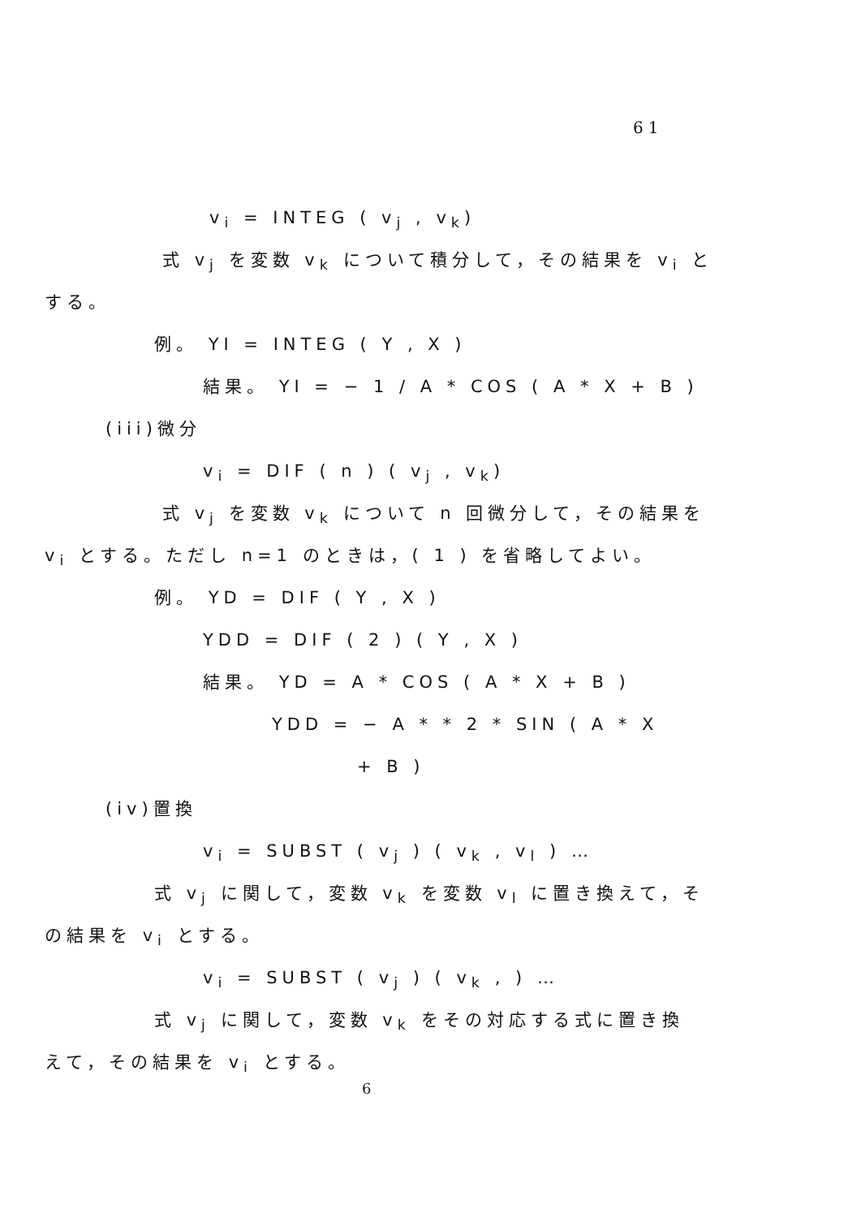61
v<sub>i</sub> = INTEG ( v<sub>j</sub> , v<sub>k</sub>)
式 v<sub>j</sub> を変数 v<sub>k</sub> について積分して，その結果を v<sub>i</sub> と
する。
例。 YI = INTEG ( Y , X )
結果。 YI = − 1 / A * COS ( A * X + B )
(iii)微分
v<sub>i</sub> = DIF ( n ) ( v<sub>j</sub> , v<sub>k</sub>)
式 v<sub>j</sub> を変数 v<sub>k</sub> について n 回微分して，その結果を
v<sub>i</sub> とする。ただし n=1 のときは，( 1 ) を省略してよい。
例。 YD = DIF ( Y , X )
YDD = DIF ( 2 ) ( Y , X )
結果。 YD = A * COS ( A * X + B )
YDD = − A * * 2 * SIN ( A * X
+ B )
(iv)置換
v<sub>i</sub> = SUBST ( v<sub>j</sub> ) ( v<sub>k</sub> , v<sub>l</sub> ) …
式 v<sub>j</sub> に関して，変数 v<sub>k</sub> を変数 v<sub>l</sub> に置き換えて，そ
の結果を v<sub>i</sub> とする。
v<sub>i</sub> = SUBST ( v<sub>j</sub> ) ( v<sub>k</sub> , ) …
式 v<sub>j</sub> に関して，変数 v<sub>k</sub> をその対応する式に置き換
えて，その結果を v<sub>i</sub> とする。
6